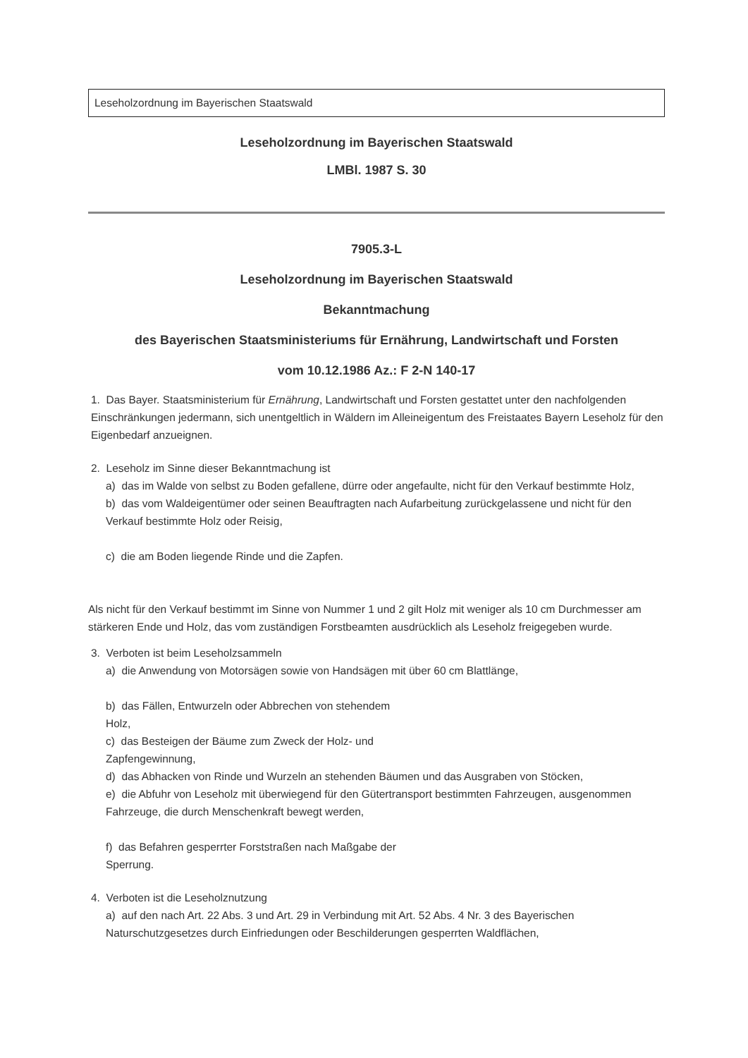Leseholzordnung im Bayerischen Staatswald
Leseholzordnung im Bayerischen Staatswald
LMBl. 1987 S. 30
7905.3-L
Leseholzordnung im Bayerischen Staatswald
Bekanntmachung
des Bayerischen Staatsministeriums für Ernährung, Landwirtschaft und Forsten
vom 10.12.1986 Az.: F 2-N 140-17
1. Das Bayer. Staatsministerium für Ernährung, Landwirtschaft und Forsten gestattet unter den nachfolgenden Einschränkungen jedermann, sich unentgeltlich in Wäldern im Alleineigentum des Freistaates Bayern Leseholz für den Eigenbedarf anzueignen.
2. Leseholz im Sinne dieser Bekanntmachung ist
a) das im Walde von selbst zu Boden gefallene, dürre oder angefaulte, nicht für den Verkauf bestimmte Holz,
b) das vom Waldeigentümer oder seinen Beauftragten nach Aufarbeitung zurückgelassene und nicht für den Verkauf bestimmte Holz oder Reisig,
c) die am Boden liegende Rinde und die Zapfen.
Als nicht für den Verkauf bestimmt im Sinne von Nummer 1 und 2 gilt Holz mit weniger als 10 cm Durchmesser am stärkeren Ende und Holz, das vom zuständigen Forstbeamten ausdrücklich als Leseholz freigegeben wurde.
3. Verboten ist beim Leseholzsammeln
a) die Anwendung von Motorsägen sowie von Handsägen mit über 60 cm Blattlänge,
b) das Fällen, Entwurzeln oder Abbrechen von stehendem
Holz,
c) das Besteigen der Bäume zum Zweck der Holz- und
Zapfengewinnung,
d) das Abhacken von Rinde und Wurzeln an stehenden Bäumen und das Ausgraben von Stöcken,
e) die Abfuhr von Leseholz mit überwiegend für den Gütertransport bestimmten Fahrzeugen, ausgenommen Fahrzeuge, die durch Menschenkraft bewegt werden,
f) das Befahren gesperrter Forststraßen nach Maßgabe der
Sperrung.
4. Verboten ist die Leseholznutzung
a) auf den nach Art. 22 Abs. 3 und Art. 29 in Verbindung mit Art. 52 Abs. 4 Nr. 3 des Bayerischen Naturschutzgesetzes durch Einfriedungen oder Beschilderungen gesperrten Waldflächen,